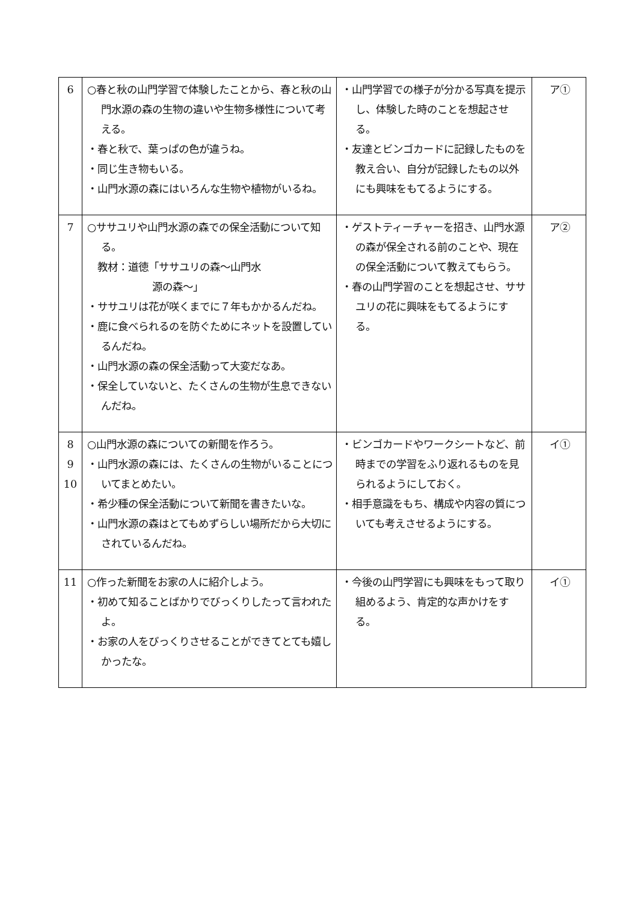| 6 | ○春と秋の山門学習で体験したことから、春と秋の山門水源の森の生物の違いや生物多様性について考える。 ・春と秋で、葉っぱの色が違うね。 ・同じ生き物もいる。 ・山門水源の森にはいろんな生物や植物がいるね。 | ・山門学習での様子が分かる写真を提示し、体験した時のことを想起させる。 ・友達とビンゴカードに記録したものを教え合い、自分が記録したもの以外にも興味をもてるようにする。 | ア① |
| 7 | ○ササユリや山門水源の森での保全活動について知る。 教材：道徳「ササユリの森～山門水 源の森～」 ・ササユリは花が咲くまでに７年もかかるんだね。 ・鹿に食べられるのを防ぐためにネットを設置しているんだね。 ・山門水源の森の保全活動って大変だなあ。 ・保全していないと、たくさんの生物が生息できないんだね。 | ・ゲストティーチャーを招き、山門水源の森が保全される前のことや、現在の保全活動について教えてもらう。 ・春の山門学習のことを想起させ、ササユリの花に興味をもてるようにする。 | ア② |
| 8 9 10 | ○山門水源の森についての新聞を作ろう。 ・山門水源の森には、たくさんの生物がいることについてまとめたい。 ・希少種の保全活動について新聞を書きたいな。 ・山門水源の森はとてもめずらしい場所だから大切にされているんだね。 | ・ビンゴカードやワークシートなど、前時までの学習をふり返れるものを見られるようにしておく。 ・相手意識をもち、構成や内容の質についても考えさせるようにする。 | イ① |
| 11 | ○作った新聞をお家の人に紹介しよう。 ・初めて知ることばかりでびっくりしたって言われたよ。 ・お家の人をびっくりさせることができてとても嬉しかったな。 | ・今後の山門学習にも興味をもって取り組めるよう、肯定的な声かけをする。 | イ① |